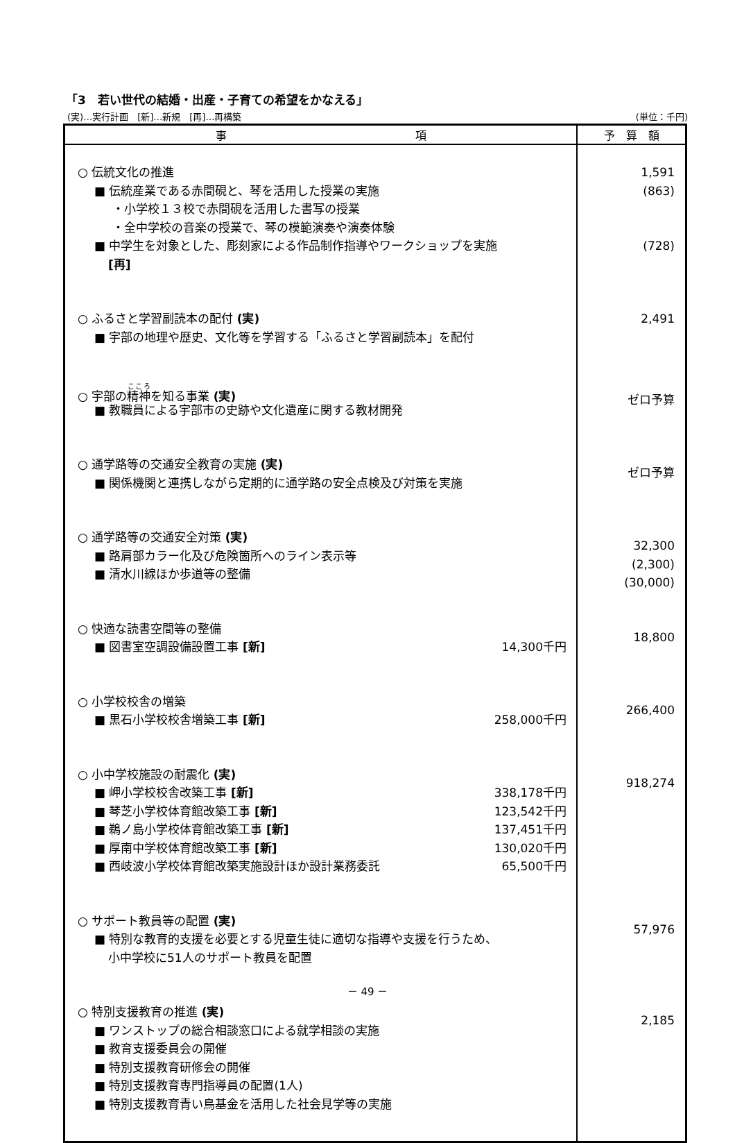「3　若い世代の結婚・出産・子育ての希望をかなえる」
(実)…実行計画　[新]…新規　[再]…再構築 (単位：千円)
| 事 項 | 予 算 額 |
| --- | --- |
| ○ 伝統文化の推進 ■ 伝統産業である赤間硯と、琴を活用した授業の実施 ・小学校１３校で赤間硯を活用した書写の授業 ・全中学校の音楽の授業で、琴の模範演奏や演奏体験 ■ 中学生を対象とした、彫刻家による作品制作指導やワークショップを実施 [再] ○ ふるさと学習副読本の配付 (実) ■ 宇部の地理や歴史、文化等を学習する「ふるさと学習副読本」を配付 ○ 宇部の 精神 を知る事業 (実) ■ 教職員による宇部市の史跡や文化遺産に関する教材開発 ○ 通学路等の交通安全教育の実施 (実) ■ 関係機関と連携しながら定期的に通学路の安全点検及び対策を実施 ○ 通学路等の交通安全対策 (実) ■ 路肩部カラー化及び危険箇所へのライン表示等 ■ 清水川線ほか歩道等の整備 ○ 快適な読書空間等の整備 ■ 図書室空調設備設置工事 [新] 14,300千円 ○ 小学校校舎の増築 ■ 黒石小学校校舎増築工事 [新] 258,000千円 ○ 小中学校施設の耐震化 (実) ■ 岬小学校校舎改築工事 [新] 338,178千円 ■ 琴芝小学校体育館改築工事 [新] 123,542千円 ■ 鵜ノ島小学校体育館改築工事 [新] 137,451千円 ■ 厚南中学校体育館改築工事 [新] 130,020千円 ■ 西岐波小学校体育館改築実施設計ほか設計業務委託 65,500千円 ○ サポート教員等の配置 (実) ■ 特別な教育的支援を必要とする児童生徒に適切な指導や支援を行うため、 小中学校に51人のサポート教員を配置 ○ 特別支援教育の推進 (実) ■ ワンストップの総合相談窓口による就学相談の実施 ■ 教育支援委員会の開催 ■ 特別支援教育研修会の開催 ■ 特別支援教育専門指導員の配置(1人) ■ 特別支援教育青い鳥基金を活用した社会見学等の実施 | 1,591 (863) (728) 2,491 ゼロ予算 ゼロ予算 32,300 (2,300) (30,000) 18,800 266,400 918,274 57,976 2,185 |
－ 49 －